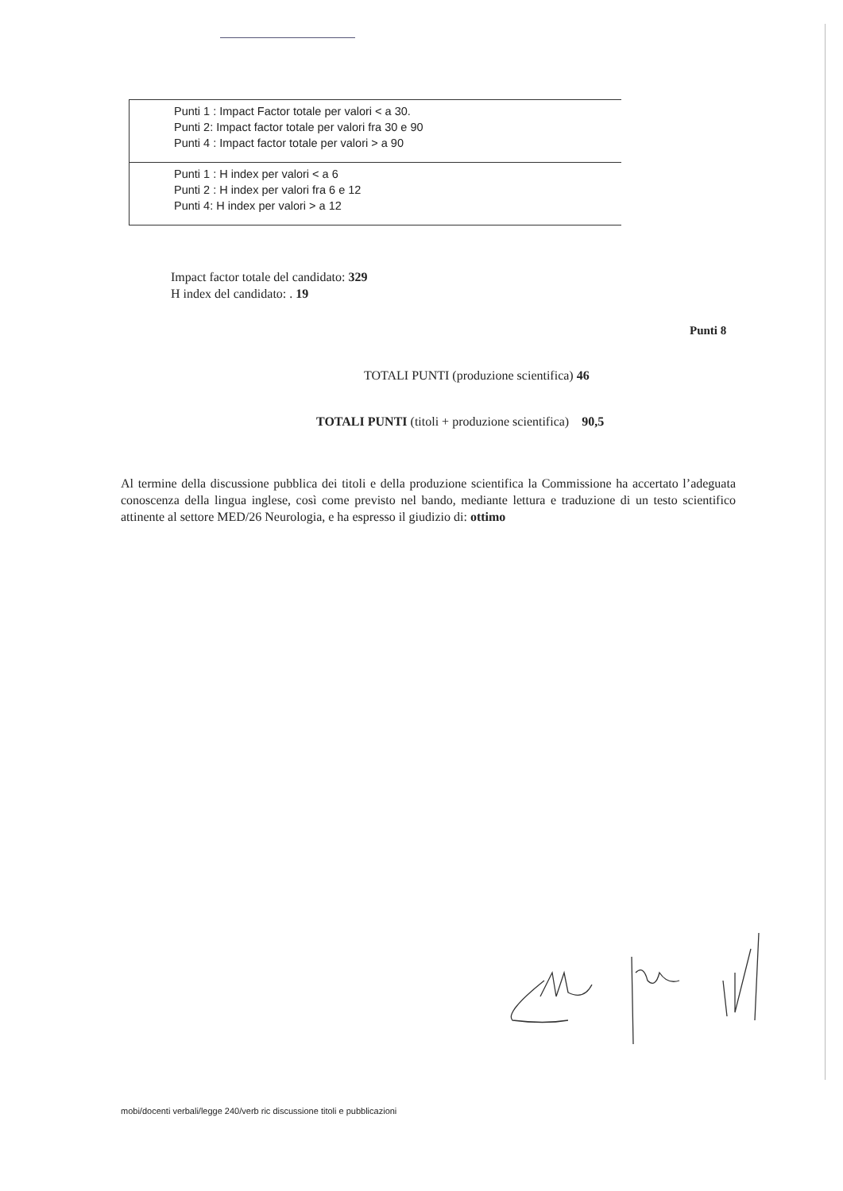| Punti 1 : Impact Factor totale per valori < a 30. Punti 2: Impact factor totale per valori fra 30 e 90 Punti 4 : Impact factor totale per valori > a 90 |
| Punti 1 : H index per valori < a 6 Punti 2 : H index per valori fra 6 e 12 Punti 4: H index per valori > a 12 |
Impact factor totale del candidato: 329
H index del candidato: . 19
Punti 8
TOTALI PUNTI (produzione scientifica) 46
TOTALI PUNTI (titoli + produzione scientifica) 90,5
Al termine della discussione pubblica dei titoli e della produzione scientifica la Commissione ha accertato l’adeguata conoscenza della lingua inglese, così come previsto nel bando, mediante lettura e traduzione di un testo scientifico attinente al settore MED/26 Neurologia, e ha espresso il giudizio di: ottimo
mobi/docenti verbali/legge 240/verb ric discussione titoli e pubblicazioni